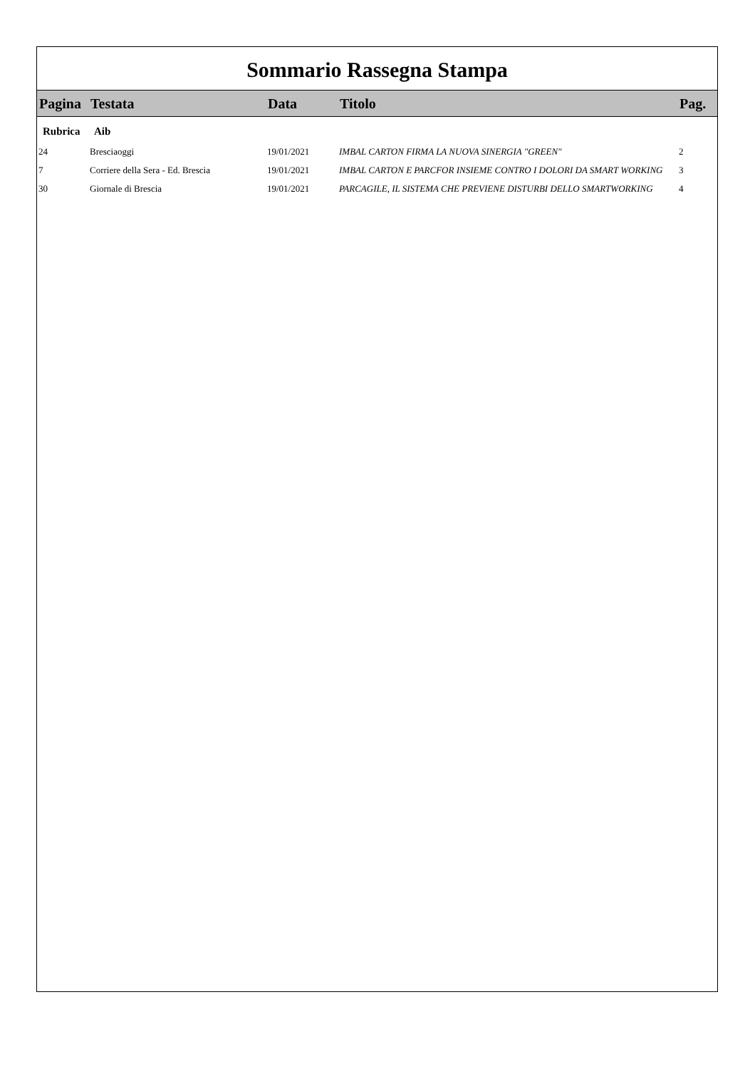Sommario Rassegna Stampa
| Pagina | Testata | Data | Titolo | Pag. |
| --- | --- | --- | --- | --- |
| Rubrica | Aib | | | |
| 24 | Bresciaoggi | 19/01/2021 | IMBAL CARTON FIRMA LA NUOVA SINERGIA "GREEN" | 2 |
| 7 | Corriere della Sera - Ed. Brescia | 19/01/2021 | IMBAL CARTON E PARCFOR INSIEME CONTRO I DOLORI DA SMART WORKING | 3 |
| 30 | Giornale di Brescia | 19/01/2021 | PARCAGILE, IL SISTEMA CHE PREVIENE DISTURBI DELLO SMARTWORKING | 4 |